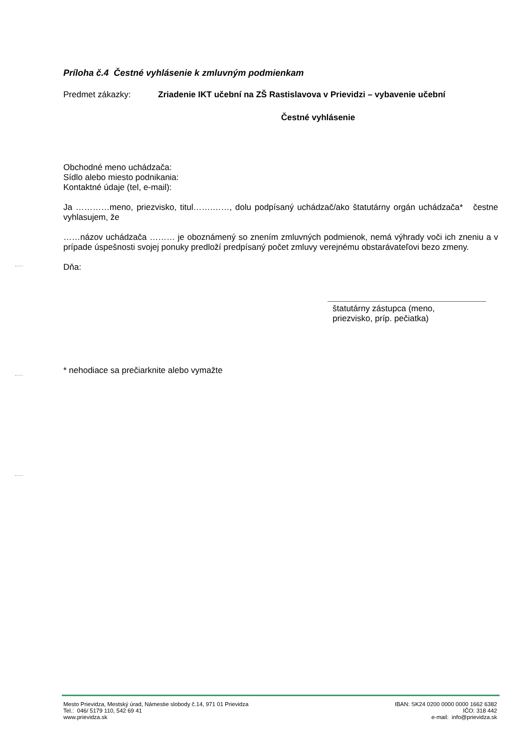Príloha č.4 Čestné vyhlásenie k zmluvným podmienkam
Predmet zákazky:
Zriadenie IKT učební na ZŠ Rastislavova v Prievidzi – vybavenie učební
Čestné vyhlásenie
Obchodné meno uchádzača:
Sídlo alebo miesto podnikania:
Kontaktné údaje (tel, e-mail):
Ja …………meno, priezvisko, titul…….……, dolu podpísaný uchádzač/ako štatutárny orgán uchádzača* čestne vyhlasujem, že
……názov uchádzača ……… je oboznámený so znením zmluvných podmienok, nemá výhrady voči ich zneniu a v prípade úspešnosti svojej ponuky predloží predpísaný počet zmluvy verejnému obstarávateľovi bezo zmeny.
Dňa:
štatutárny zástupca (meno, priezvisko, príp. pečiatka)
* nehodiace sa prečiarknite alebo vymažte
Mesto Prievidza, Mestský úrad, Námestie slobody č.14, 971 01 Prievidza
Tel.: 046/ 5179 110, 542 69 41
www.prievidza.sk
IBAN: SK24 0200 0000 0000 1662 6382
IČO: 318 442
e-mail: info@prievidza.sk